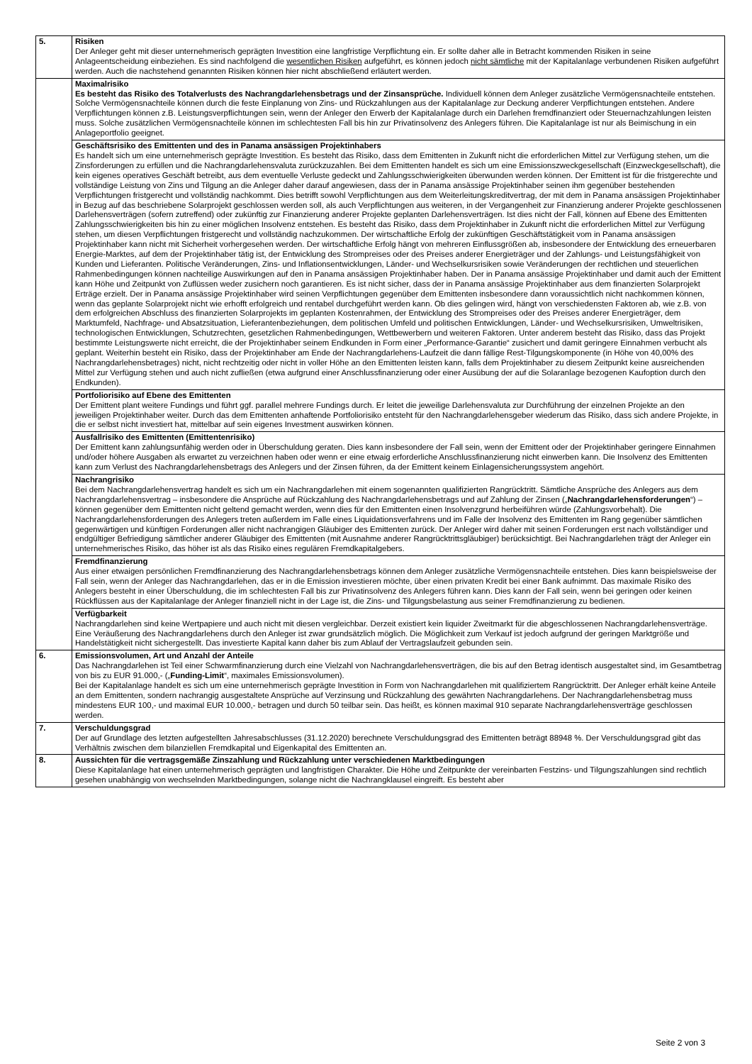| 5. | Risiken Der Anleger geht mit dieser unternehmerisch geprägten Investition eine langfristige Verpflichtung ein. Er sollte daher alle in Betracht kommenden Risiken in seine Anlageentscheidung einbeziehen. Es sind nachfolgend die wesentlichen Risiken aufgeführt, es können jedoch nicht sämtliche mit der Kapitalanlage verbundenen Risiken aufgeführt werden. Auch die nachstehend genannten Risiken können hier nicht abschließend erläutert werden. |
| | Maximalrisiko Es besteht das Risiko des Totalverlusts des Nachrangdarlehensbetrags und der Zinsansprüche. Individuell können dem Anleger zusätzliche Vermögensnachteile entstehen. Solche Vermögensnachteile können durch die feste Einplanung von Zins- und Rückzahlungen aus der Kapitalanlage zur Deckung anderer Verpflichtungen entstehen. Andere Verpflichtungen können z.B. Leistungsverpflichtungen sein, wenn der Anleger den Erwerb der Kapitalanlage durch ein Darlehen fremdfinanziert oder Steuernachzahlungen leisten muss. Solche zusätzlichen Vermögensnachteile können im schlechtesten Fall bis hin zur Privatinsolvenz des Anlegers führen. Die Kapitalanlage ist nur als Beimischung in ein Anlageportfolio geeignet. |
| | Geschäftsrisiko des Emittenten und des in Panama ansässigen Projektinhabers Es handelt sich um eine unternehmerisch geprägte Investition. Es besteht das Risiko, dass dem Emittenten in Zukunft nicht die erforderlichen Mittel zur Verfügung stehen, um die Zinsforderungen zu erfüllen und die Nachrangdarlehensvaluta zurückzuzahlen. Bei dem Emittenten handelt es sich um eine Emissionszweckgesellschaft (Einzweckgesellschaft), die kein eigenes operatives Geschäft betreibt, aus dem eventuelle Verluste gedeckt und Zahlungsschwierigkeiten überwunden werden können. Der Emittent ist für die fristgerechte und vollständige Leistung von Zins und Tilgung an die Anleger daher darauf angewiesen, dass der in Panama ansässige Projektinhaber seinen ihm gegenüber bestehenden Verpflichtungen fristgerecht und vollständig nachkommt. Dies betrifft sowohl Verpflichtungen aus dem Weiterleitungskreditvertrag, der mit dem in Panama ansässigen Projektinhaber in Bezug auf das beschriebene Solarprojekt geschlossen werden soll, als auch Verpflichtungen aus weiteren, in der Vergangenheit zur Finanzierung anderer Projekte geschlossenen Darlehensverträgen (sofern zutreffend) oder zukünftig zur Finanzierung anderer Projekte geplanten Darlehensverträgen. Ist dies nicht der Fall, können auf Ebene des Emittenten Zahlungsschwierigkeiten bis hin zu einer möglichen Insolvenz entstehen. Es besteht das Risiko, dass dem Projektinhaber in Zukunft nicht die erforderlichen Mittel zur Verfügung stehen, um diesen Verpflichtungen fristgerecht und vollständig nachzukommen. Der wirtschaftliche Erfolg der zukünftigen Geschäftstätigkeit vom in Panama ansässigen Projektinhaber kann nicht mit Sicherheit vorhergesehen werden. Der wirtschaftliche Erfolg hängt von mehreren Einflussgrößen ab, insbesondere der Entwicklung des erneuerbaren Energie-Marktes, auf dem der Projektinhaber tätig ist, der Entwicklung des Strompreises oder des Preises anderer Energieträger und der Zahlungs- und Leistungsfähigkeit von Kunden und Lieferanten. Politische Veränderungen, Zins- und Inflationsentwicklungen, Länder- und Wechselkursrisiken sowie Veränderungen der rechtlichen und steuerlichen Rahmenbedingungen können nachteilige Auswirkungen auf den in Panama ansässigen Projektinhaber haben. Der in Panama ansässige Projektinhaber und damit auch der Emittent kann Höhe und Zeitpunkt von Zuflüssen weder zusichern noch garantieren. Es ist nicht sicher, dass der in Panama ansässige Projektinhaber aus dem finanzierten Solarprojekt Erträge erzielt. Der in Panama ansässige Projektinhaber wird seinen Verpflichtungen gegenüber dem Emittenten insbesondere dann voraussichtlich nicht nachkommen können, wenn das geplante Solarprojekt nicht wie erhofft erfolgreich und rentabel durchgeführt werden kann. Ob dies gelingen wird, hängt von verschiedensten Faktoren ab, wie z.B. von dem erfolgreichen Abschluss des finanzierten Solarprojekts im geplanten Kostenrahmen, der Entwicklung des Strompreises oder des Preises anderer Energieträger, dem Marktumfeld, Nachfrage- und Absatzsituation, Lieferantenbeziehungen, dem politischen Umfeld und politischen Entwicklungen, Länder- und Wechselkursrisiken, Umweltrisiken, technologischen Entwicklungen, Schutzrechten, gesetzlichen Rahmenbedingungen, Wettbewerbern und weiteren Faktoren. Unter anderem besteht das Risiko, dass das Projekt bestimmte Leistungswerte nicht erreicht, die der Projektinhaber seinem Endkunden in Form einer „Performance-Garantie“ zusichert und damit geringere Einnahmen verbucht als geplant. Weiterhin besteht ein Risiko, dass der Projektinhaber am Ende der Nachrangdarlehens-Laufzeit die dann fällige Rest-Tilgungskomponente (in Höhe von 40,00% des Nachrangdarlehensbetrages) nicht, nicht rechtzeitig oder nicht in voller Höhe an den Emittenten leisten kann, falls dem Projektinhaber zu diesem Zeitpunkt keine ausreichenden Mittel zur Verfügung stehen und auch nicht zufließen (etwa aufgrund einer Anschlussfinanzierung oder einer Ausübung der auf die Solaranlage bezogenen Kaufoption durch den Endkunden). |
| | Portfoliorisiko auf Ebene des Emittenten Der Emittent plant weitere Fundings und führt ggf. parallel mehrere Fundings durch. Er leitet die jeweilige Darlehensvaluta zur Durchführung der einzelnen Projekte an den jeweiligen Projektinhaber weiter. Durch das dem Emittenten anhaftende Portfoliorisiko entsteht für den Nachrangdarlehensgeber wiederum das Risiko, dass sich andere Projekte, in die er selbst nicht investiert hat, mittelbar auf sein eigenes Investment auswirken können. |
| | Ausfallrisiko des Emittenten (Emittentenrisiko) Der Emittent kann zahlungsunfähig werden oder in Überschuldung geraten. Dies kann insbesondere der Fall sein, wenn der Emittent oder der Projektinhaber geringere Einnahmen und/oder höhere Ausgaben als erwartet zu verzeichnen haben oder wenn er eine etwaig erforderliche Anschlussfinanzierung nicht einwerben kann. Die Insolvenz des Emittenten kann zum Verlust des Nachrangdarlehensbetrags des Anlegers und der Zinsen führen, da der Emittent keinem Einlagensicherungssystem angehört. |
| | Nachrangrisiko Bei dem Nachrangdarlehensvertrag handelt es sich um ein Nachrangdarlehen mit einem sogenannten qualifizierten Rangrücktritt. Sämtliche Ansprüche des Anlegers aus dem Nachrangdarlehensvertrag – insbesondere die Ansprüche auf Rückzahlung des Nachrangdarlehensbetrags und auf Zahlung der Zinsen („ Nachrangdarlehensforderungen “) – können gegenüber dem Emittenten nicht geltend gemacht werden, wenn dies für den Emittenten einen Insolvenzgrund herbeiführen würde (Zahlungsvorbehalt). Die Nachrangdarlehensforderungen des Anlegers treten außerdem im Falle eines Liquidationsverfahrens und im Falle der Insolvenz des Emittenten im Rang gegenüber sämtlichen gegenwärtigen und künftigen Forderungen aller nicht nachrangigen Gläubiger des Emittenten zurück. Der Anleger wird daher mit seinen Forderungen erst nach vollständiger und endgültiger Befriedigung sämtlicher anderer Gläubiger des Emittenten (mit Ausnahme anderer Rangrücktrittsgläubiger) berücksichtigt. Bei Nachrangdarlehen trägt der Anleger ein unternehmerisches Risiko, das höher ist als das Risiko eines regulären Fremdkapitalgebers. |
| | Fremdfinanzierung Aus einer etwaigen persönlichen Fremdfinanzierung des Nachrangdarlehensbetrags können dem Anleger zusätzliche Vermögensnachteile entstehen. Dies kann beispielsweise der Fall sein, wenn der Anleger das Nachrangdarlehen, das er in die Emission investieren möchte, über einen privaten Kredit bei einer Bank aufnimmt. Das maximale Risiko des Anlegers besteht in einer Überschuldung, die im schlechtesten Fall bis zur Privatinsolvenz des Anlegers führen kann. Dies kann der Fall sein, wenn bei geringen oder keinen Rückflüssen aus der Kapitalanlage der Anleger finanziell nicht in der Lage ist, die Zins- und Tilgungsbelastung aus seiner Fremdfinanzierung zu bedienen. |
| | Verfügbarkeit Nachrangdarlehen sind keine Wertpapiere und auch nicht mit diesen vergleichbar. Derzeit existiert kein liquider Zweitmarkt für die abgeschlossenen Nachrangdarlehensverträge. Eine Veräußerung des Nachrangdarlehens durch den Anleger ist zwar grundsätzlich möglich. Die Möglichkeit zum Verkauf ist jedoch aufgrund der geringen Marktgröße und Handelstätigkeit nicht sichergestellt. Das investierte Kapital kann daher bis zum Ablauf der Vertragslaufzeit gebunden sein. |
| 6. | Emissionsvolumen, Art und Anzahl der Anteile Das Nachrangdarlehen ist Teil einer Schwarmfinanzierung durch eine Vielzahl von Nachrangdarlehensverträgen, die bis auf den Betrag identisch ausgestaltet sind, im Gesamtbetrag von bis zu EUR 91.000,- („ Funding-Limit “, maximales Emissionsvolumen). Bei der Kapitalanlage handelt es sich um eine unternehmerisch geprägte Investition in Form von Nachrangdarlehen mit qualifiziertem Rangrücktritt. Der Anleger erhält keine Anteile an dem Emittenten, sondern nachrangig ausgestaltete Ansprüche auf Verzinsung und Rückzahlung des gewährten Nachrangdarlehens. Der Nachrangdarlehensbetrag muss mindestens EUR 100,- und maximal EUR 10.000,- betragen und durch 50 teilbar sein. Das heißt, es können maximal 910 separate Nachrangdarlehensverträge geschlossen werden. |
| 7. | Verschuldungsgrad Der auf Grundlage des letzten aufgestellten Jahresabschlusses (31.12.2020) berechnete Verschuldungsgrad des Emittenten beträgt 88948 %. Der Verschuldungsgrad gibt das Verhältnis zwischen dem bilanziellen Fremdkapital und Eigenkapital des Emittenten an. |
| 8. | Aussichten für die vertragsgemäße Zinszahlung und Rückzahlung unter verschiedenen Marktbedingungen Diese Kapitalanlage hat einen unternehmerisch geprägten und langfristigen Charakter. Die Höhe und Zeitpunkte der vereinbarten Festzins- und Tilgungszahlungen sind rechtlich gesehen unabhängig von wechselnden Marktbedingungen, solange nicht die Nachrangklausel eingreift. Es besteht aber |
Seite 2 von 3